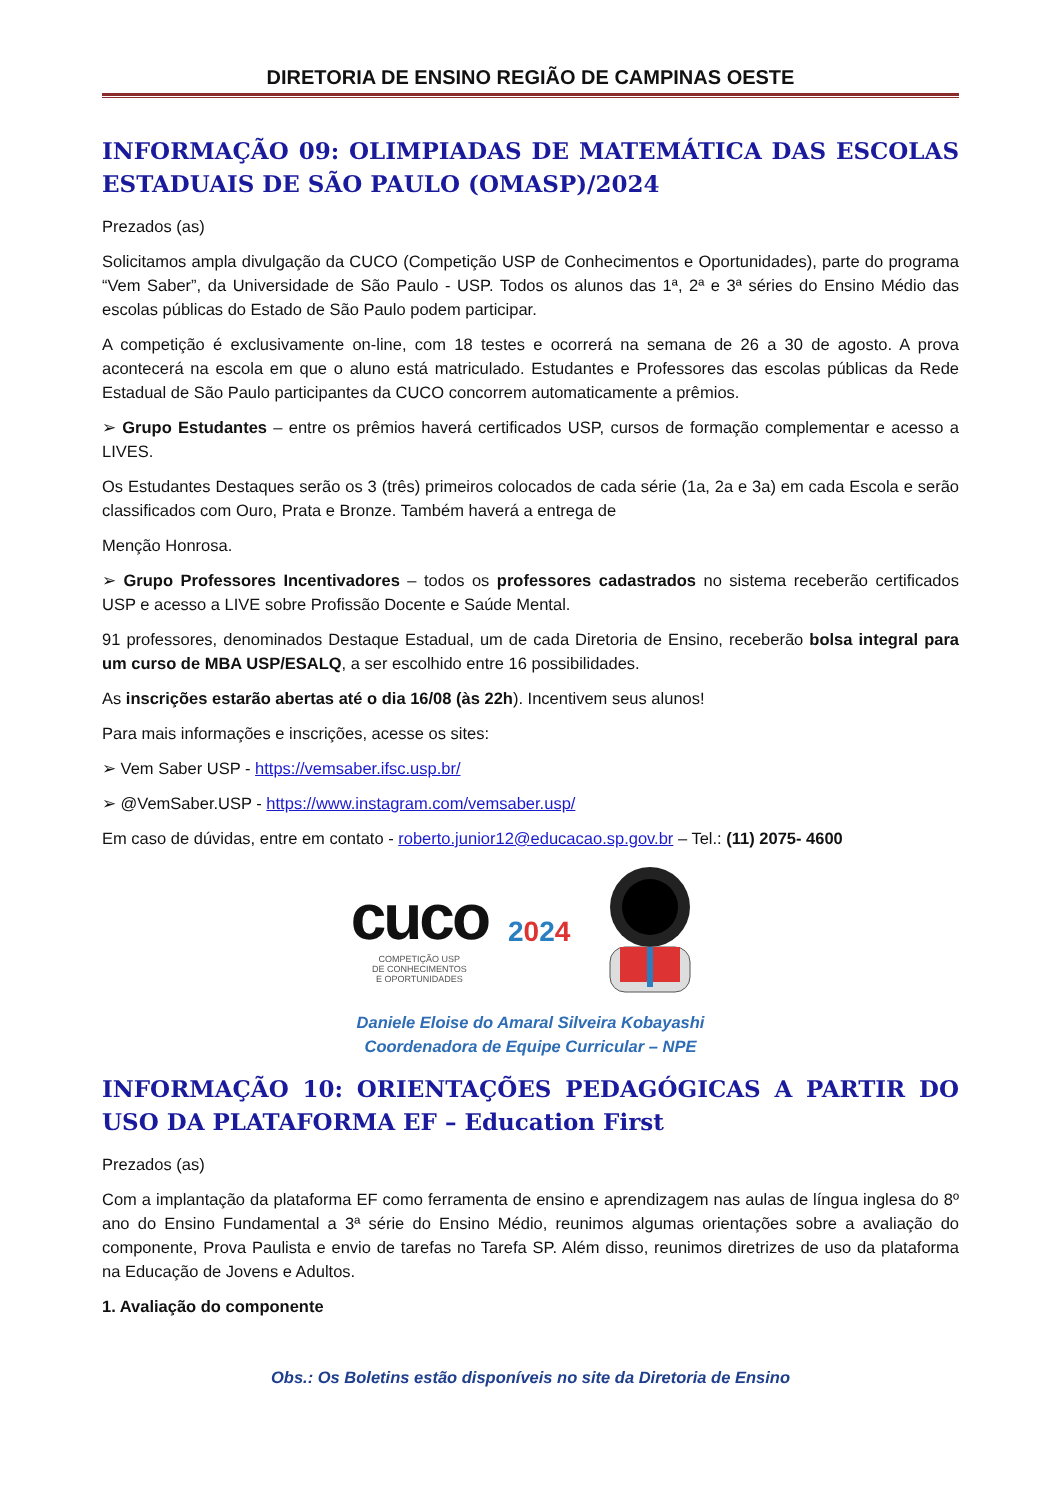DIRETORIA DE ENSINO REGIÃO DE CAMPINAS OESTE
INFORMAÇÃO 09: OLIMPIADAS DE MATEMÁTICA DAS ESCOLAS ESTADUAIS DE SÃO PAULO (OMASP)/2024
Prezados (as)
Solicitamos ampla divulgação da CUCO (Competição USP de Conhecimentos e Oportunidades), parte do programa “Vem Saber”, da Universidade de São Paulo - USP. Todos os alunos das 1ª, 2ª e 3ª séries do Ensino Médio das escolas públicas do Estado de São Paulo podem participar.
A competição é exclusivamente on-line, com 18 testes e ocorrerá na semana de 26 a 30 de agosto. A prova acontecerá na escola em que o aluno está matriculado. Estudantes e Professores das escolas públicas da Rede Estadual de São Paulo participantes da CUCO concorrem automaticamente a prêmios.
➢ Grupo Estudantes – entre os prêmios haverá certificados USP, cursos de formação complementar e acesso a LIVES.
Os Estudantes Destaques serão os 3 (três) primeiros colocados de cada série (1a, 2a e 3a) em cada Escola e serão classificados com Ouro, Prata e Bronze. Também haverá a entrega de
Menção Honrosa.
➢ Grupo Professores Incentivadores – todos os professores cadastrados no sistema receberão certificados USP e acesso a LIVE sobre Profissão Docente e Saúde Mental.
91 professores, denominados Destaque Estadual, um de cada Diretoria de Ensino, receberão bolsa integral para um curso de MBA USP/ESALQ, a ser escolhido entre 16 possibilidades.
As inscrições estarão abertas até o dia 16/08 (às 22h). Incentivem seus alunos!
Para mais informações e inscrições, acesse os sites:
➢ Vem Saber USP - https://vemsaber.ifsc.usp.br/
➢ @VemSaber.USP - https://www.instagram.com/vemsaber.usp/
Em caso de dúvidas, entre em contato - roberto.junior12@educacao.sp.gov.br – Tel.: (11) 2075- 4600
cuco
COMPETIÇÃO USP
DE CONHECIMENTOS
E OPORTUNIDADES
2024
Daniele Eloise do Amaral Silveira Kobayashi
Coordenadora de Equipe Curricular – NPE
INFORMAÇÃO 10: ORIENTAÇÕES PEDAGÓGICAS A PARTIR DO USO DA PLATAFORMA EF – Education First
Prezados (as)
Com a implantação da plataforma EF como ferramenta de ensino e aprendizagem nas aulas de língua inglesa do 8º ano do Ensino Fundamental a 3ª série do Ensino Médio, reunimos algumas orientações sobre a avaliação do componente, Prova Paulista e envio de tarefas no Tarefa SP. Além disso, reunimos diretrizes de uso da plataforma na Educação de Jovens e Adultos.
1. Avaliação do componente
Obs.: Os Boletins estão disponíveis no site da Diretoria de Ensino